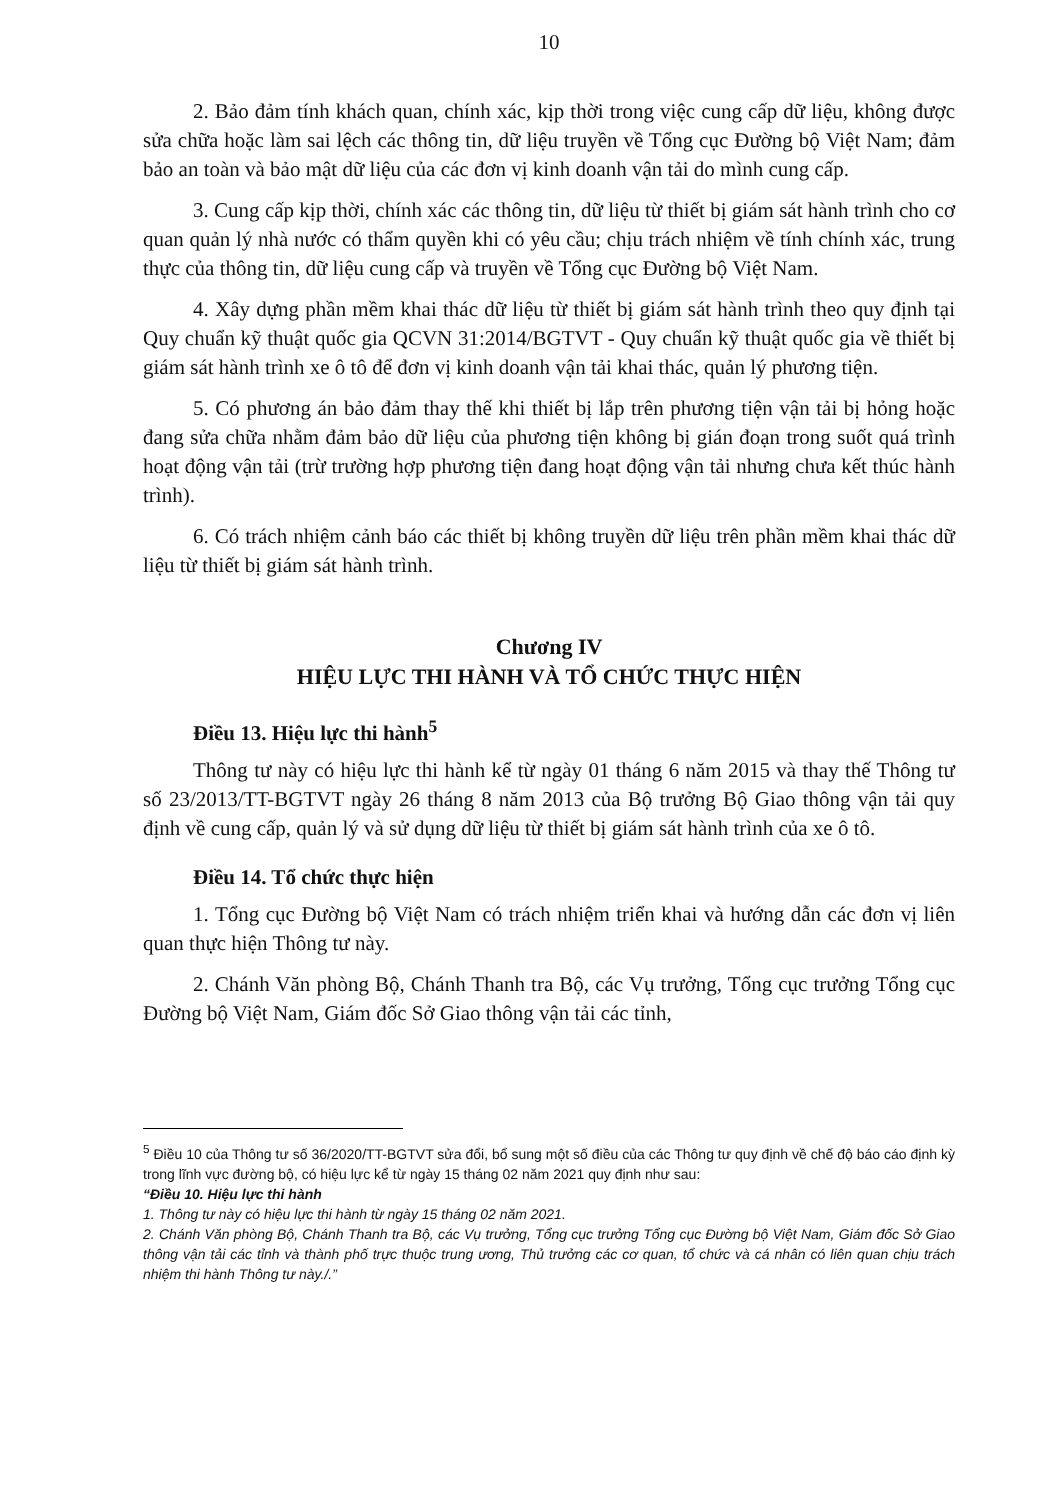10
2. Bảo đảm tính khách quan, chính xác, kịp thời trong việc cung cấp dữ liệu, không được sửa chữa hoặc làm sai lệch các thông tin, dữ liệu truyền về Tổng cục Đường bộ Việt Nam; đảm bảo an toàn và bảo mật dữ liệu của các đơn vị kinh doanh vận tải do mình cung cấp.
3. Cung cấp kịp thời, chính xác các thông tin, dữ liệu từ thiết bị giám sát hành trình cho cơ quan quản lý nhà nước có thẩm quyền khi có yêu cầu; chịu trách nhiệm về tính chính xác, trung thực của thông tin, dữ liệu cung cấp và truyền về Tổng cục Đường bộ Việt Nam.
4. Xây dựng phần mềm khai thác dữ liệu từ thiết bị giám sát hành trình theo quy định tại Quy chuẩn kỹ thuật quốc gia QCVN 31:2014/BGTVT - Quy chuẩn kỹ thuật quốc gia về thiết bị giám sát hành trình xe ô tô để đơn vị kinh doanh vận tải khai thác, quản lý phương tiện.
5. Có phương án bảo đảm thay thế khi thiết bị lắp trên phương tiện vận tải bị hỏng hoặc đang sửa chữa nhằm đảm bảo dữ liệu của phương tiện không bị gián đoạn trong suốt quá trình hoạt động vận tải (trừ trường hợp phương tiện đang hoạt động vận tải nhưng chưa kết thúc hành trình).
6. Có trách nhiệm cảnh báo các thiết bị không truyền dữ liệu trên phần mềm khai thác dữ liệu từ thiết bị giám sát hành trình.
Chương IV
HIỆU LỰC THI HÀNH VÀ TỔ CHỨC THỰC HIỆN
Điều 13. Hiệu lực thi hành<sup>5</sup>
Thông tư này có hiệu lực thi hành kể từ ngày 01 tháng 6 năm 2015 và thay thế Thông tư số 23/2013/TT-BGTVT ngày 26 tháng 8 năm 2013 của Bộ trưởng Bộ Giao thông vận tải quy định về cung cấp, quản lý và sử dụng dữ liệu từ thiết bị giám sát hành trình của xe ô tô.
Điều 14. Tổ chức thực hiện
1. Tổng cục Đường bộ Việt Nam có trách nhiệm triển khai và hướng dẫn các đơn vị liên quan thực hiện Thông tư này.
2. Chánh Văn phòng Bộ, Chánh Thanh tra Bộ, các Vụ trưởng, Tổng cục trưởng Tổng cục Đường bộ Việt Nam, Giám đốc Sở Giao thông vận tải các tỉnh,
<sup>5</sup> Điều 10 của Thông tư số 36/2020/TT-BGTVT sửa đổi, bổ sung một số điều của các Thông tư quy định về chế độ báo cáo định kỳ trong lĩnh vực đường bộ, có hiệu lực kể từ ngày 15 tháng 02 năm 2021 quy định như sau:
“Điều 10. Hiệu lực thi hành
1. Thông tư này có hiệu lực thi hành từ ngày 15 tháng 02 năm 2021.
2. Chánh Văn phòng Bộ, Chánh Thanh tra Bộ, các Vụ trưởng, Tổng cục trưởng Tổng cục Đường bộ Việt Nam, Giám đốc Sở Giao thông vận tải các tỉnh và thành phố trực thuộc trung ương, Thủ trưởng các cơ quan, tổ chức và cá nhân có liên quan chịu trách nhiệm thi hành Thông tư này./.”